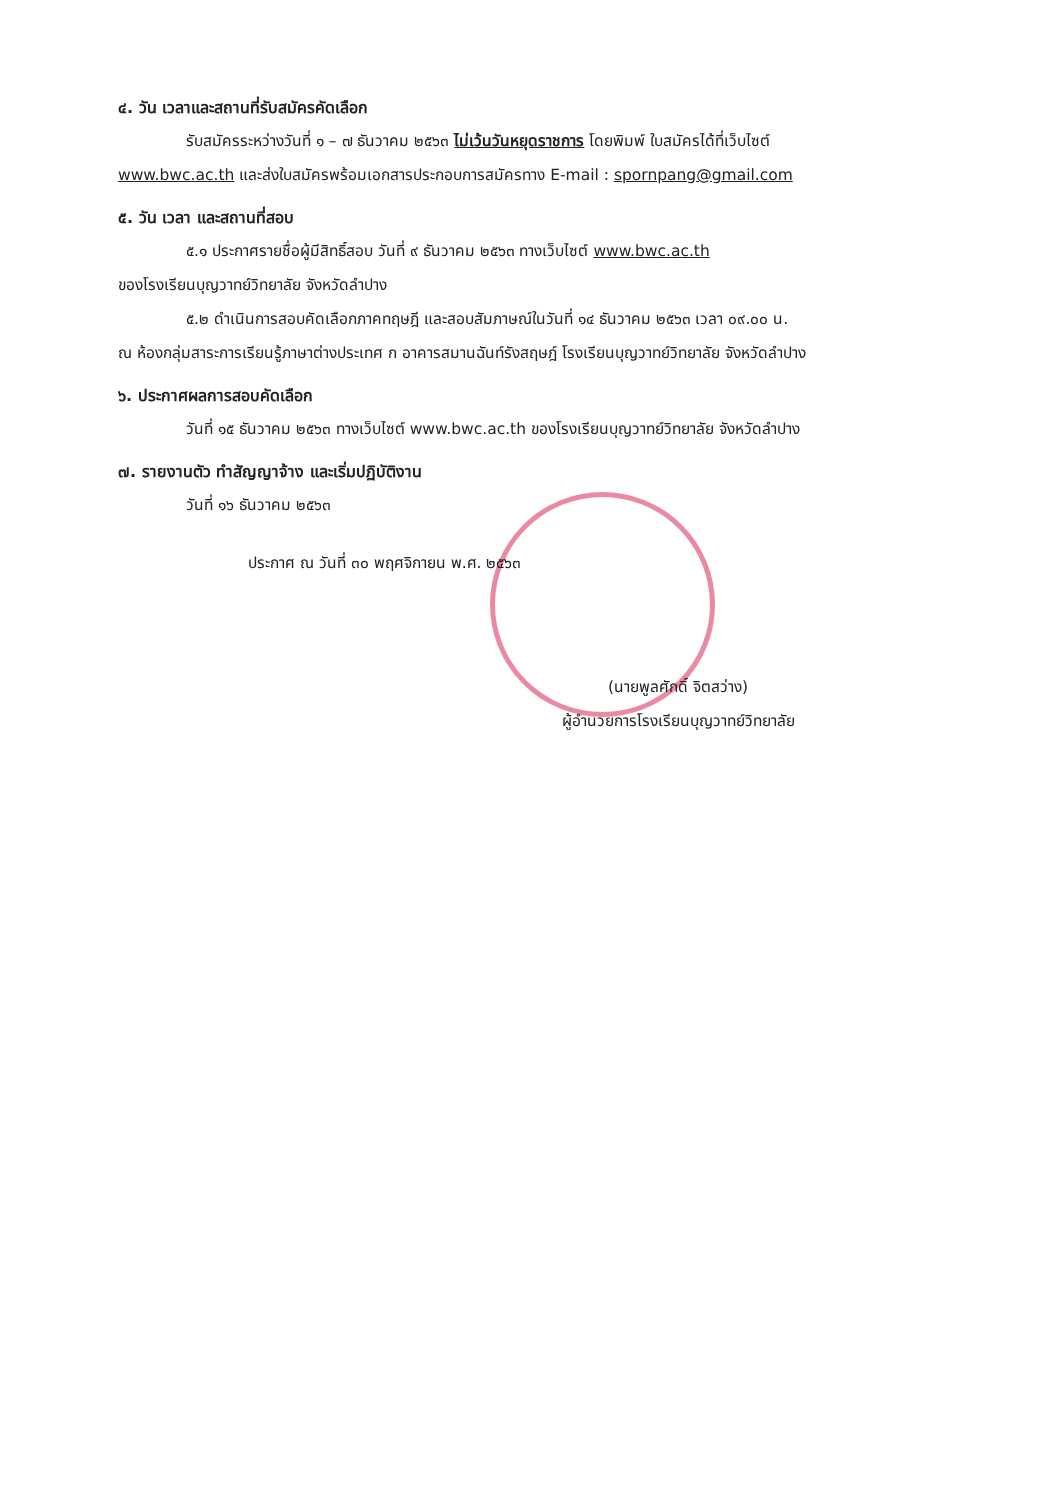๔. วัน เวลาและสถานที่รับสมัครคัดเลือก
รับสมัครระหว่างวันที่ ๑ – ๗ ธันวาคม ๒๕๖๓ ไม่เว้นวันหยุดราชการ โดยพิมพ์ ใบสมัครได้ที่เว็บไซต์
www.bwc.ac.th และส่งใบสมัครพร้อมเอกสารประกอบการสมัครทาง E-mail : spornpang@gmail.com
๕. วัน เวลา และสถานที่สอบ
๕.๑ ประกาศรายชื่อผู้มีสิทธิ์สอบ วันที่ ๙ ธันวาคม ๒๕๖๓ ทางเว็บไซต์ www.bwc.ac.th
ของโรงเรียนบุญวาทย์วิทยาลัย จังหวัดลำปาง
๕.๒ ดำเนินการสอบคัดเลือกภาคทฤษฎี และสอบสัมภาษณ์ในวันที่ ๑๔ ธันวาคม ๒๕๖๓ เวลา ๐๙.๐๐ น.
ณ ห้องกลุ่มสาระการเรียนรู้ภาษาต่างประเทศ ก อาคารสมานฉันท์รังสฤษฎ์ โรงเรียนบุญวาทย์วิทยาลัย จังหวัดลำปาง
๖. ประกาศผลการสอบคัดเลือก
วันที่ ๑๕ ธันวาคม ๒๕๖๓ ทางเว็บไซต์ www.bwc.ac.th ของโรงเรียนบุญวาทย์วิทยาลัย จังหวัดลำปาง
๗. รายงานตัว ทำสัญญาจ้าง และเริ่มปฏิบัติงาน
วันที่ ๑๖ ธันวาคม ๒๕๖๓
ประกาศ ณ วันที่ ๓๐ พฤศจิกายน พ.ศ. ๒๕๖๓
(นายพูลศักดิ์ จิตสว่าง)
ผู้อำนวยการโรงเรียนบุญวาทย์วิทยาลัย